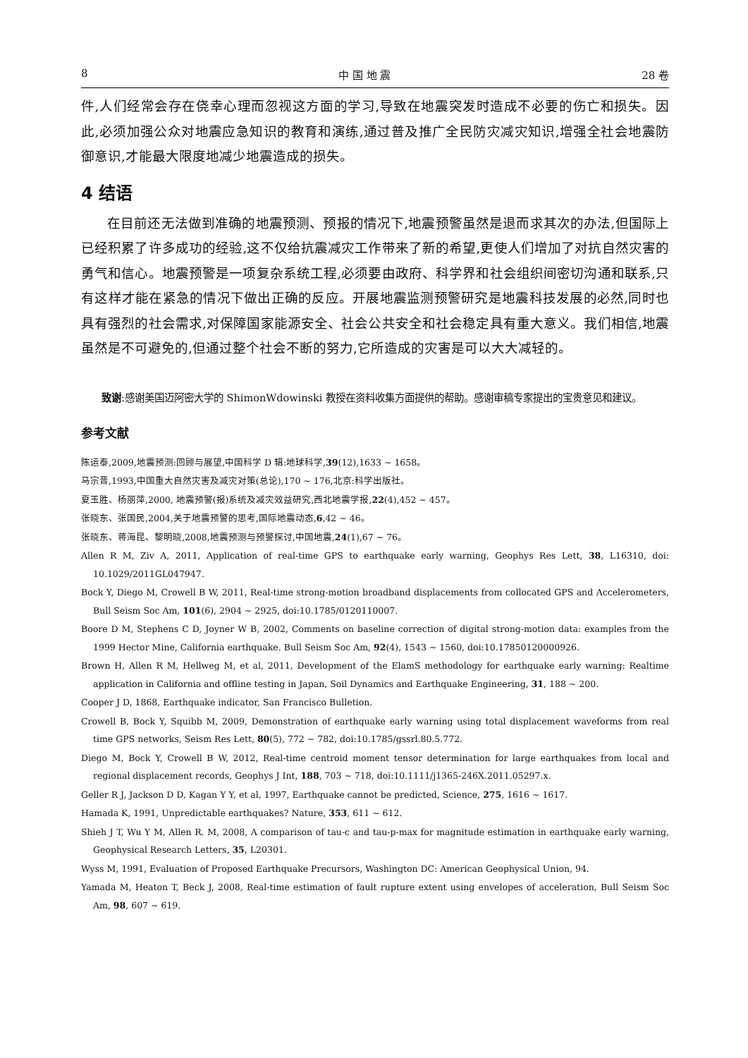8 中 国 地 震 28 卷
件,人们经常会存在侥幸心理而忽视这方面的学习,导致在地震突发时造成不必要的伤亡和损失。因此,必须加强公众对地震应急知识的教育和演练,通过普及推广全民防灾减灾知识,增强全社会地震防御意识,才能最大限度地减少地震造成的损失。
4 结语
在目前还无法做到准确的地震预测、预报的情况下,地震预警虽然是退而求其次的办法,但国际上已经积累了许多成功的经验,这不仅给抗震减灾工作带来了新的希望,更使人们增加了对抗自然灾害的勇气和信心。地震预警是一项复杂系统工程,必须要由政府、科学界和社会组织间密切沟通和联系,只有这样才能在紧急的情况下做出正确的反应。开展地震监测预警研究是地震科技发展的必然,同时也具有强烈的社会需求,对保障国家能源安全、社会公共安全和社会稳定具有重大意义。我们相信,地震虽然是不可避免的,但通过整个社会不断的努力,它所造成的灾害是可以大大减轻的。
致谢:感谢美国迈阿密大学的 ShimonWdowinski 教授在资料收集方面提供的帮助。感谢审稿专家提出的宝贵意见和建议。
参考文献
陈运泰,2009,地震预测:回顾与展望,中国科学 D 辑:地球科学,39(12),1633 ~ 1658。
马宗晋,1993,中国重大自然灾害及减灾对策(总论),170 ~ 176,北京:科学出版社。
夏玉胜、杨丽萍,2000, 地震预警(报)系统及减灾效益研究,西北地震学报,22(4),452 ~ 457。
张晓东、张国民,2004,关于地震预警的思考,国际地震动态,6,42 ~ 46。
张晓东、蒋海昆、黎明晓,2008,地震预测与预警探讨,中国地震,24(1),67 ~ 76。
Allen R M, Ziv A, 2011, Application of real-time GPS to earthquake early warning, Geophys Res Lett, 38, L16310, doi: 10.1029/2011GL047947.
Bock Y, Diego M, Crowell B W, 2011, Real-time strong-motion broadband displacements from collocated GPS and Accelerometers, Bull Seism Soc Am, 101(6), 2904 ~ 2925, doi:10.1785/0120110007.
Boore D M, Stephens C D, Joyner W B, 2002, Comments on baseline correction of digital strong-motion data: examples from the 1999 Hector Mine, California earthquake. Bull Seism Soc Am, 92(4), 1543 ~ 1560, doi:10.17850120000926.
Brown H, Allen R M, Hellweg M, et al, 2011, Development of the ElamS methodology for earthquake early warning: Realtime application in California and offline testing in Japan, Soil Dynamics and Earthquake Engineering, 31, 188 ~ 200.
Cooper J D, 1868, Earthquake indicator, San Francisco Bulletion.
Crowell B, Bock Y, Squibb M, 2009, Demonstration of earthquake early warning using total displacement waveforms from real time GPS networks, Seism Res Lett, 80(5), 772 ~ 782, doi:10.1785/gssrl.80.5.772.
Diego M, Bock Y, Crowell B W, 2012, Real-time centroid moment tensor determination for large earthquakes from local and regional displacement records, Geophys J Int, 188, 703 ~ 718, doi:10.1111/j1365-246X.2011.05297.x.
Geller R J, Jackson D D, Kagan Y Y, et al, 1997, Earthquake cannot be predicted, Science, 275, 1616 ~ 1617.
Hamada K, 1991, Unpredictable earthquakes? Nature, 353, 611 ~ 612.
Shieh J T, Wu Y M, Allen R. M, 2008, A comparison of tau-c and tau-p-max for magnitude estimation in earthquake early warning, Geophysical Research Letters, 35, L20301.
Wyss M, 1991, Evaluation of Proposed Earthquake Precursors, Washington DC: American Geophysical Union, 94.
Yamada M, Heaton T, Beck J, 2008, Real-time estimation of fault rupture extent using envelopes of acceleration, Bull Seism Soc Am, 98, 607 ~ 619.